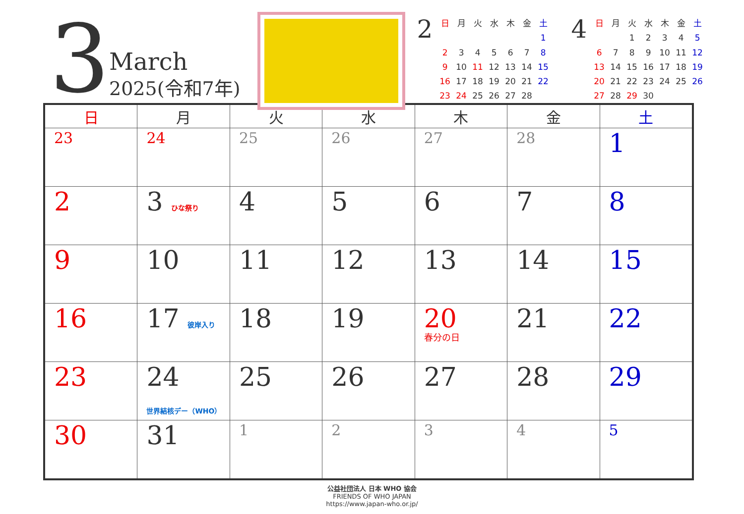3
March
2025(令和7年)
2
| 日 | 月 | 火 | 水 | 木 | 金 | 土 |
| | | | | | | 1 |
| 2 | 3 | 4 | 5 | 6 | 7 | 8 |
| 9 | 10 | 11 | 12 | 13 | 14 | 15 |
| 16 | 17 | 18 | 19 | 20 | 21 | 22 |
| 23 | 24 | 25 | 26 | 27 | 28 | |
4
| 日 | 月 | 火 | 水 | 木 | 金 | 土 |
| | | 1 | 2 | 3 | 4 | 5 |
| 6 | 7 | 8 | 9 | 10 | 11 | 12 |
| 13 | 14 | 15 | 16 | 17 | 18 | 19 |
| 20 | 21 | 22 | 23 | 24 | 25 | 26 |
| 27 | 28 | 29 | 30 | | | |
| 日 | 月 | 火 | 水 | 木 | 金 | 土 |
| --- | --- | --- | --- | --- | --- | --- |
| 23 | 24 | 25 | 26 | 27 | 28 | 1 |
| 2 | 3 ひな祭り | 4 | 5 | 6 | 7 | 8 |
| 9 | 10 | 11 | 12 | 13 | 14 | 15 |
| 16 | 17 彼岸入り | 18 | 19 | 20 春分の日 | 21 | 22 |
| 23 | 24 世界結核デー（WHO） | 25 | 26 | 27 | 28 | 29 |
| 30 | 31 | 1 | 2 | 3 | 4 | 5 |
公益社団法人 日本 WHO 協会
FRIENDS OF WHO JAPAN
https://www.japan-who.or.jp/